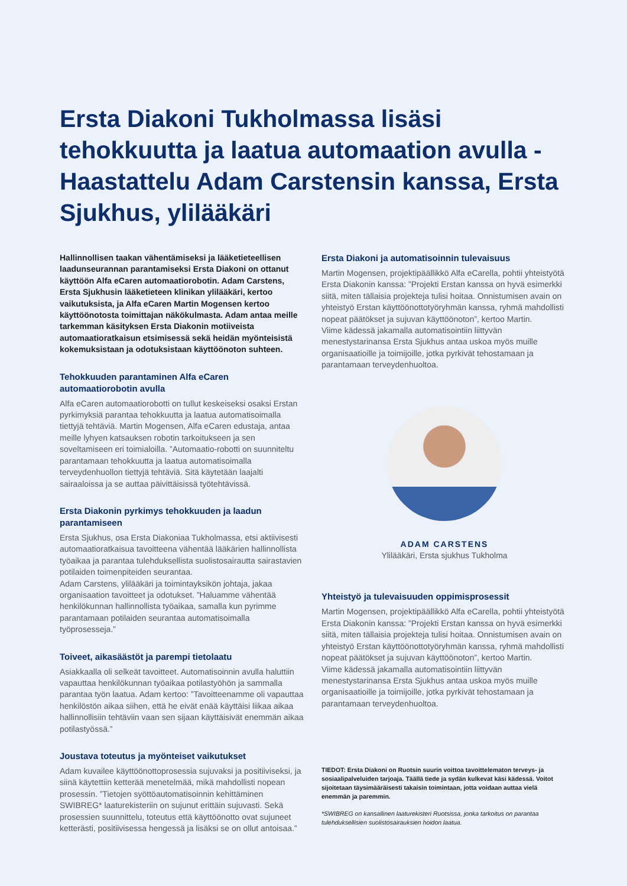Ersta Diakoni Tukholmassa lisäsi tehokkuutta ja laatua automaation avulla - Haastattelu Adam Carstensin kanssa, Ersta Sjukhus, ylilääkäri
Hallinnollisen taakan vähentämiseksi ja lääketieteellisen laadunseurannan parantamiseksi Ersta Diakoni on ottanut käyttöön Alfa eCaren automaatiorobotin. Adam Carstens, Ersta Sjukhusin lääketieteen klinikan ylilääkäri, kertoo vaikutuksista, ja Alfa eCaren Martin Mogensen kertoo käyttöönotosta toimittajan näkökulmasta. Adam antaa meille tarkemman käsityksen Ersta Diakonin motiiveista automaatioratkaisun etsimisessä sekä heidän myönteisistä kokemuksistaan ja odotuksistaan käyttöönoton suhteen.
Tehokkuuden parantaminen Alfa eCaren automaatiorobotin avulla
Alfa eCaren automaatiorobotti on tullut keskeiseksi osaksi Erstan pyrkimyksiä parantaa tehokkuutta ja laatua automatisoimalla tiettyjä tehtäviä. Martin Mogensen, Alfa eCaren edustaja, antaa meille lyhyen katsauksen robotin tarkoitukseen ja sen soveltamiseen eri toimialoilla. ”Automaatio-robotti on suunniteltu parantamaan tehokkuutta ja laatua automatisoimalla terveydenhuollon tiettyjä tehtäviä. Sitä käytetään laajalti sairaaloissa ja se auttaa päivittäisissä työtehtävissä.
Ersta Diakonin pyrkimys tehokkuuden ja laadun parantamiseen
Ersta Sjukhus, osa Ersta Diakoniaa Tukholmassa, etsi aktiivisesti automaatioratkaisua tavoitteena vähentää lääkärien hallinnollista työaikaa ja parantaa tulehduksellista suolistosairautta sairastavien potilaiden toimenpiteiden seurantaa.
Adam Carstens, ylilääkäri ja toimintayksikön johtaja, jakaa organisaation tavoitteet ja odotukset. ”Haluamme vähentää henkilökunnan hallinnollista työaikaa, samalla kun pyrimme parantamaan potilaiden seurantaa automatisoimalla työprosesseja.”
Toiveet, aikasäästöt ja parempi tietolaatu
Asiakkaalla oli selkeät tavoitteet. Automatisoinnin avulla haluttiin vapauttaa henkilökunnan työaikaa potilastyöhön ja sammalla parantaa työn laatua. Adam kertoo: ”Tavoitteenamme oli vapauttaa henkilöstön aikaa siihen, että he eivät enää käyttäisi liikaa aikaa hallinnollisiin tehtäviin vaan sen sijaan käyttäisivät enemmän aikaa potilastyössä.”
Joustava toteutus ja myönteiset vaikutukset
Adam kuvailee käyttöönottoprosessia sujuvaksi ja positiiviseksi, ja siinä käytettiin ketterää menetelmää, mikä mahdollisti nopean prosessin. ”Tietojen syöttöautomatisoinnin kehittäminen SWIBREG* laaturekisteriin on sujunut erittäin sujuvasti. Sekä prosessien suunnittelu, toteutus että käyttöönotto ovat sujuneet ketterästi, positiivisessa hengessä ja lisäksi se on ollut antoisaa.”
Ersta Diakoni ja automatisoinnin tulevaisuus
Martin Mogensen, projektipäällikkö Alfa eCarella, pohtii yhteistyötä Ersta Diakonin kanssa: ”Projekti Erstan kanssa on hyvä esimerkki siitä, miten tällaisia projekteja tulisi hoitaa. Onnistumisen avain on yhteistyö Erstan käyttöönottotyöryhmän kanssa, ryhmä mahdollisti nopeat päätökset ja sujuvan käyttöönoton”, kertoo Martin.
Viime kädessä jakamalla automatisointiin liittyvän menestystarinansa Ersta Sjukhus antaa uskoa myös muille organisaatioille ja toimijoille, jotka pyrkivät tehostamaan ja parantamaan terveydenhuoltoa.
ADAM CARSTENS
Ylilääkäri, Ersta sjukhus Tukholma
Yhteistyö ja tulevaisuuden oppimisprosessit
Martin Mogensen, projektipäällikkö Alfa eCarella, pohtii yhteistyötä Ersta Diakonin kanssa: ”Projekti Erstan kanssa on hyvä esimerkki siitä, miten tällaisia projekteja tulisi hoitaa. Onnistumisen avain on yhteistyö Erstan käyttöönottotyöryhmän kanssa, ryhmä mahdollisti nopeat päätökset ja sujuvan käyttöönoton”, kertoo Martin.
Viime kädessä jakamalla automatisointiin liittyvän menestystarinansa Ersta Sjukhus antaa uskoa myös muille organisaatioille ja toimijoille, jotka pyrkivät tehostamaan ja parantamaan terveydenhuoltoa.
TIEDOT: Ersta Diakoni on Ruotsin suurin voittoa tavoittelematon terveys- ja sosiaalipalveluiden tarjoaja. Täällä tiede ja sydän kulkevat käsi kädessä. Voitot sijoitetaan täysimääräisesti takaisin toimintaan, jotta voidaan auttaa vielä enemmän ja paremmin.
*SWIBREG on kansallinen laaturekisteri Ruotsissa, jonka tarkoitus on parantaa tulehduksellisien suolistosairauksien hoidon laatua.